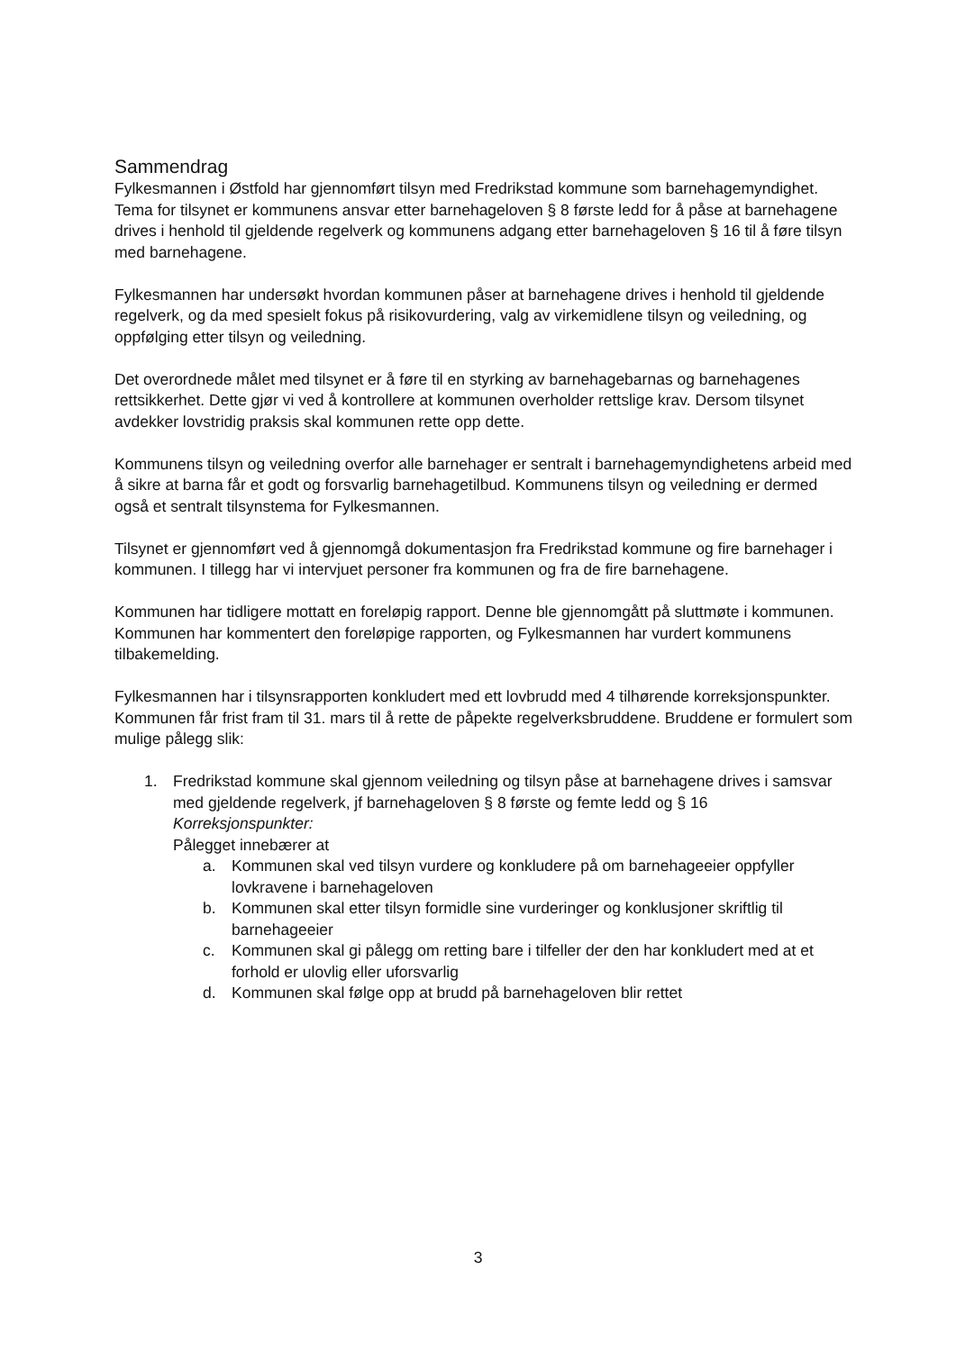Sammendrag
Fylkesmannen i Østfold har gjennomført tilsyn med Fredrikstad kommune som barnehagemyndighet. Tema for tilsynet er kommunens ansvar etter barnehageloven § 8 første ledd for å påse at barnehagene drives i henhold til gjeldende regelverk og kommunens adgang etter barnehageloven § 16 til å føre tilsyn med barnehagene.
Fylkesmannen har undersøkt hvordan kommunen påser at barnehagene drives i henhold til gjeldende regelverk, og da med spesielt fokus på risikovurdering, valg av virkemidlene tilsyn og veiledning, og oppfølging etter tilsyn og veiledning.
Det overordnede målet med tilsynet er å føre til en styrking av barnehagebarnas og barnehagenes rettsikkerhet. Dette gjør vi ved å kontrollere at kommunen overholder rettslige krav. Dersom tilsynet avdekker lovstridig praksis skal kommunen rette opp dette.
Kommunens tilsyn og veiledning overfor alle barnehager er sentralt i barnehagemyndighetens arbeid med å sikre at barna får et godt og forsvarlig barnehagetilbud. Kommunens tilsyn og veiledning er dermed også et sentralt tilsynstema for Fylkesmannen.
Tilsynet er gjennomført ved å gjennomgå dokumentasjon fra Fredrikstad kommune og fire barnehager i kommunen. I tillegg har vi intervjuet personer fra kommunen og fra de fire barnehagene.
Kommunen har tidligere mottatt en foreløpig rapport. Denne ble gjennomgått på sluttmøte i kommunen. Kommunen har kommentert den foreløpige rapporten, og Fylkesmannen har vurdert kommunens tilbakemelding.
Fylkesmannen har i tilsynsrapporten konkludert med ett lovbrudd med 4 tilhørende korreksjonspunkter. Kommunen får frist fram til 31. mars til å rette de påpekte regelverksbruddene. Bruddene er formulert som mulige pålegg slik:
1. Fredrikstad kommune skal gjennom veiledning og tilsyn påse at barnehagene drives i samsvar med gjeldende regelverk, jf barnehageloven § 8 første og femte ledd og § 16
Korreksjonspunkter:
Pålegget innebærer at
a. Kommunen skal ved tilsyn vurdere og konkludere på om barnehageeier oppfyller lovkravene i barnehageloven
b. Kommunen skal etter tilsyn formidle sine vurderinger og konklusjoner skriftlig til barnehageeier
c. Kommunen skal gi pålegg om retting bare i tilfeller der den har konkludert med at et forhold er ulovlig eller uforsvarlig
d. Kommunen skal følge opp at brudd på barnehageloven blir rettet
3